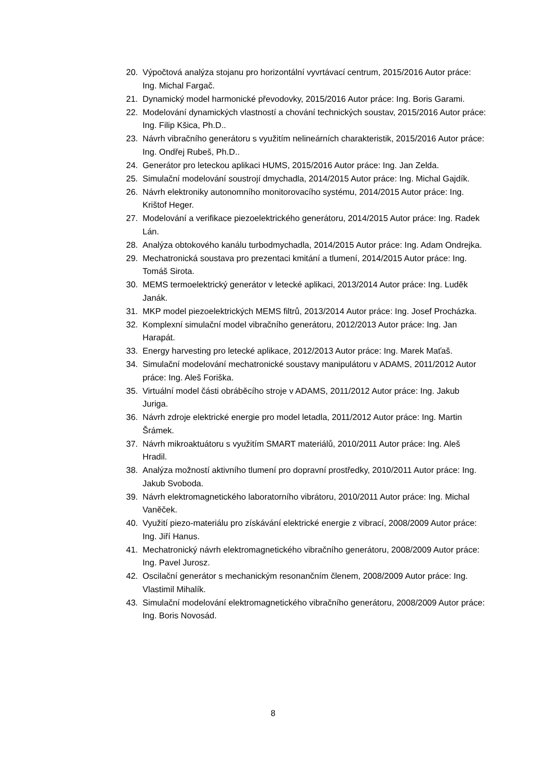20. Výpočtová analýza stojanu pro horizontální vyvrtávací centrum, 2015/2016 Autor práce: Ing. Michal Fargač.
21. Dynamický model harmonické převodovky, 2015/2016 Autor práce: Ing. Boris Garami.
22. Modelování dynamických vlastností a chování technických soustav, 2015/2016 Autor práce: Ing. Filip Kšica, Ph.D..
23. Návrh vibračního generátoru s využitím nelineárních charakteristik, 2015/2016 Autor práce: Ing. Ondřej Rubeš, Ph.D..
24. Generátor pro leteckou aplikaci HUMS, 2015/2016 Autor práce: Ing. Jan Zelda.
25. Simulační modelování soustrojí dmychadla, 2014/2015 Autor práce: Ing. Michal Gajdík.
26. Návrh elektroniky autonomního monitorovacího systému, 2014/2015 Autor práce: Ing. Krištof Heger.
27. Modelování a verifikace piezoelektrického generátoru, 2014/2015 Autor práce: Ing. Radek Lán.
28. Analýza obtokového kanálu turbodmychadla, 2014/2015 Autor práce: Ing. Adam Ondrejka.
29. Mechatronická soustava pro prezentaci kmitání a tlumení, 2014/2015 Autor práce: Ing. Tomáš Sirota.
30. MEMS termoelektrický generátor v letecké aplikaci, 2013/2014 Autor práce: Ing. Luděk Janák.
31. MKP model piezoelektrických MEMS filtrů, 2013/2014 Autor práce: Ing. Josef Procházka.
32. Komplexní simulační model vibračního generátoru, 2012/2013 Autor práce: Ing. Jan Harapát.
33. Energy harvesting pro letecké aplikace, 2012/2013 Autor práce: Ing. Marek Maťaš.
34. Simulační modelování mechatronické soustavy manipulátoru v ADAMS, 2011/2012 Autor práce: Ing. Aleš Foriška.
35. Virtuální model části obráběcího stroje v ADAMS, 2011/2012 Autor práce: Ing. Jakub Juriga.
36. Návrh zdroje elektrické energie pro model letadla, 2011/2012 Autor práce: Ing. Martin Šrámek.
37. Návrh mikroaktuátoru s využitím SMART materiálů, 2010/2011 Autor práce: Ing. Aleš Hradil.
38. Analýza možností aktivního tlumení pro dopravní prostředky, 2010/2011 Autor práce: Ing. Jakub Svoboda.
39. Návrh elektromagnetického laboratorního vibrátoru, 2010/2011 Autor práce: Ing. Michal Vaněček.
40. Využití piezo-materiálu pro získávání elektrické energie z vibrací, 2008/2009 Autor práce: Ing. Jiří Hanus.
41. Mechatronický návrh elektromagnetického vibračního generátoru, 2008/2009 Autor práce: Ing. Pavel Jurosz.
42. Oscilační generátor s mechanickým resonančním členem, 2008/2009 Autor práce: Ing. Vlastimil Mihalík.
43. Simulační modelování elektromagnetického vibračního generátoru, 2008/2009 Autor práce: Ing. Boris Novosád.
8